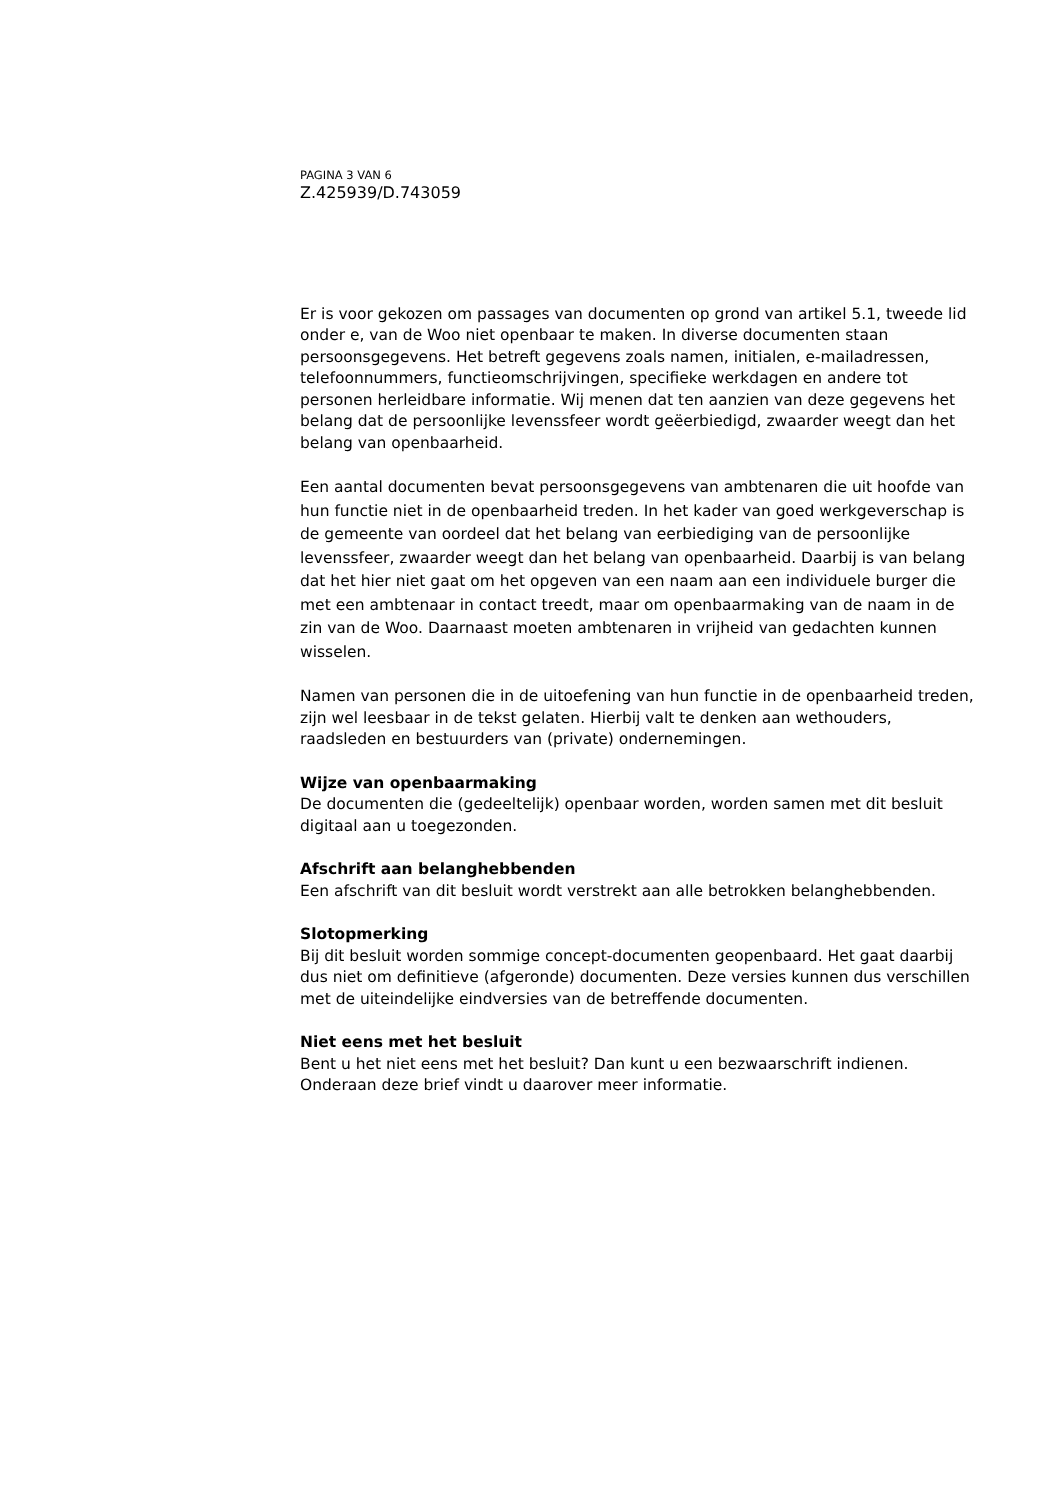PAGINA 3 VAN 6
Z.425939/D.743059
Er is voor gekozen om passages van documenten op grond van artikel 5.1, tweede lid onder e, van de Woo niet openbaar te maken. In diverse documenten staan persoonsgegevens. Het betreft gegevens zoals namen, initialen, e-mailadressen, telefoonnummers, functieomschrijvingen, specifieke werkdagen en andere tot personen herleidbare informatie. Wij menen dat ten aanzien van deze gegevens het belang dat de persoonlijke levenssfeer wordt geëerbiedigd, zwaarder weegt dan het belang van openbaarheid.
Een aantal documenten bevat persoonsgegevens van ambtenaren die uit hoofde van hun functie niet in de openbaarheid treden. In het kader van goed werkgeverschap is de gemeente van oordeel dat het belang van eerbiediging van de persoonlijke levenssfeer, zwaarder weegt dan het belang van openbaarheid. Daarbij is van belang dat het hier niet gaat om het opgeven van een naam aan een individuele burger die met een ambtenaar in contact treedt, maar om openbaarmaking van de naam in de zin van de Woo. Daarnaast moeten ambtenaren in vrijheid van gedachten kunnen wisselen.
Namen van personen die in de uitoefening van hun functie in de openbaarheid treden, zijn wel leesbaar in de tekst gelaten. Hierbij valt te denken aan wethouders, raadsleden en bestuurders van (private) ondernemingen.
Wijze van openbaarmaking
De documenten die (gedeeltelijk) openbaar worden, worden samen met dit besluit digitaal aan u toegezonden.
Afschrift aan belanghebbenden
Een afschrift van dit besluit wordt verstrekt aan alle betrokken belanghebbenden.
Slotopmerking
Bij dit besluit worden sommige concept-documenten geopenbaard. Het gaat daarbij dus niet om definitieve (afgeronde) documenten. Deze versies kunnen dus verschillen met de uiteindelijke eindversies van de betreffende documenten.
Niet eens met het besluit
Bent u het niet eens met het besluit? Dan kunt u een bezwaarschrift indienen. Onderaan deze brief vindt u daarover meer informatie.